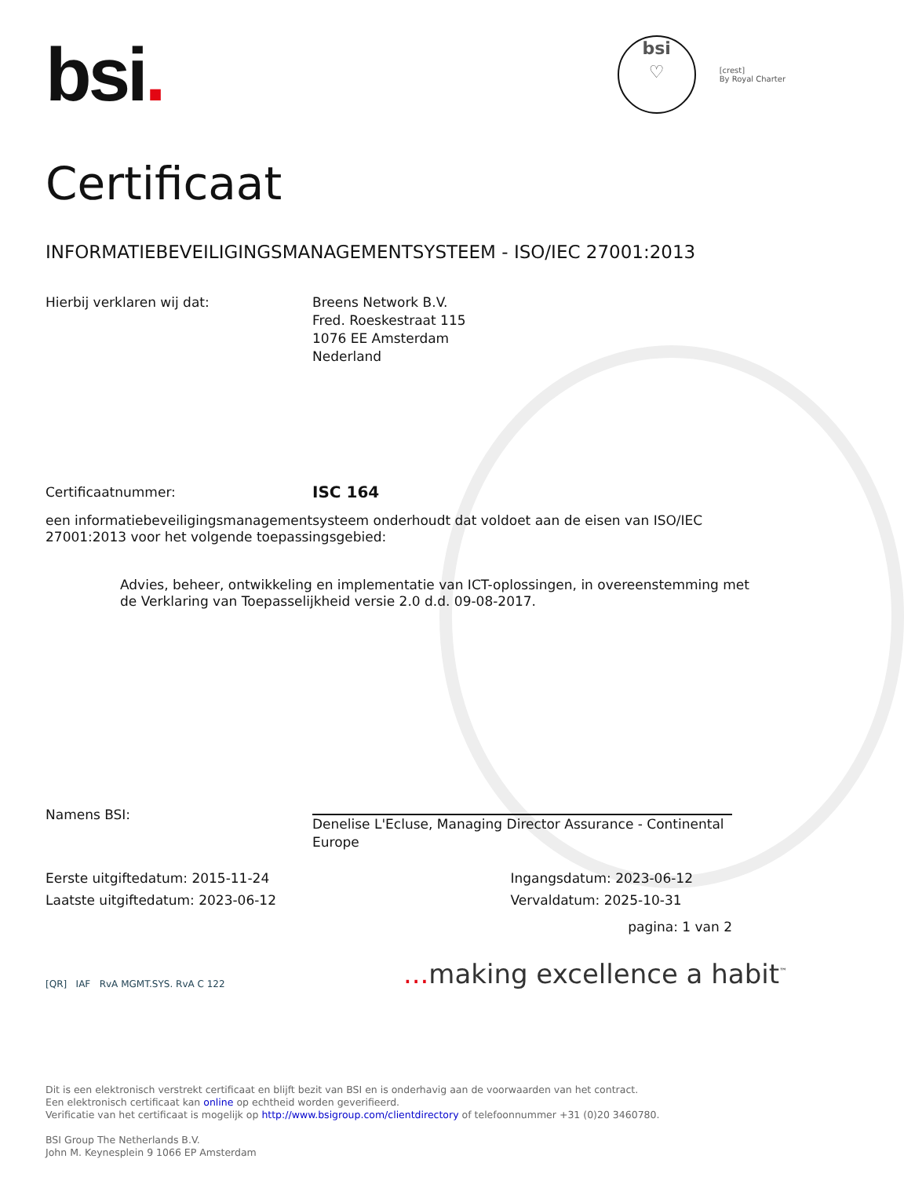bsi.
bsi
♡
[crest]
By Royal Charter
Certificaat
INFORMATIEBEVEILIGINGSMANAGEMENTSYSTEEM - ISO/IEC 27001:2013
Hierbij verklaren wij dat: Breens Network B.V.
Fred. Roeskestraat 115
1076 EE Amsterdam
Nederland
Certificaatnummer:
ISC 164
een informatiebeveiligingsmanagementsysteem onderhoudt dat voldoet aan de eisen van ISO/IEC 27001:2013 voor het volgende toepassingsgebied:
Advies, beheer, ontwikkeling en implementatie van ICT-oplossingen, in overeenstemming met de Verklaring van Toepasselijkheid versie 2.0 d.d. 09-08-2017.
Namens BSI:
Denelise L'Ecluse, Managing Director Assurance - Continental Europe
Eerste uitgiftedatum: 2015-11-24
Laatste uitgiftedatum: 2023-06-12
Ingangsdatum: 2023-06-12
Vervaldatum: 2025-10-31
[QR] IAF RvA MGMT.SYS. RvA C 122
pagina: 1 van 2
... making excellence a habit<sup>™</sup>
Dit is een elektronisch verstrekt certificaat en blijft bezit van BSI en is onderhavig aan de voorwaarden van het contract.
Een elektronisch certificaat kan online op echtheid worden geverifieerd.
Verificatie van het certificaat is mogelijk op http://www.bsigroup.com/clientdirectory of telefoonnummer +31 (0)20 3460780.
BSI Group The Netherlands B.V.
John M. Keynesplein 9 1066 EP Amsterdam